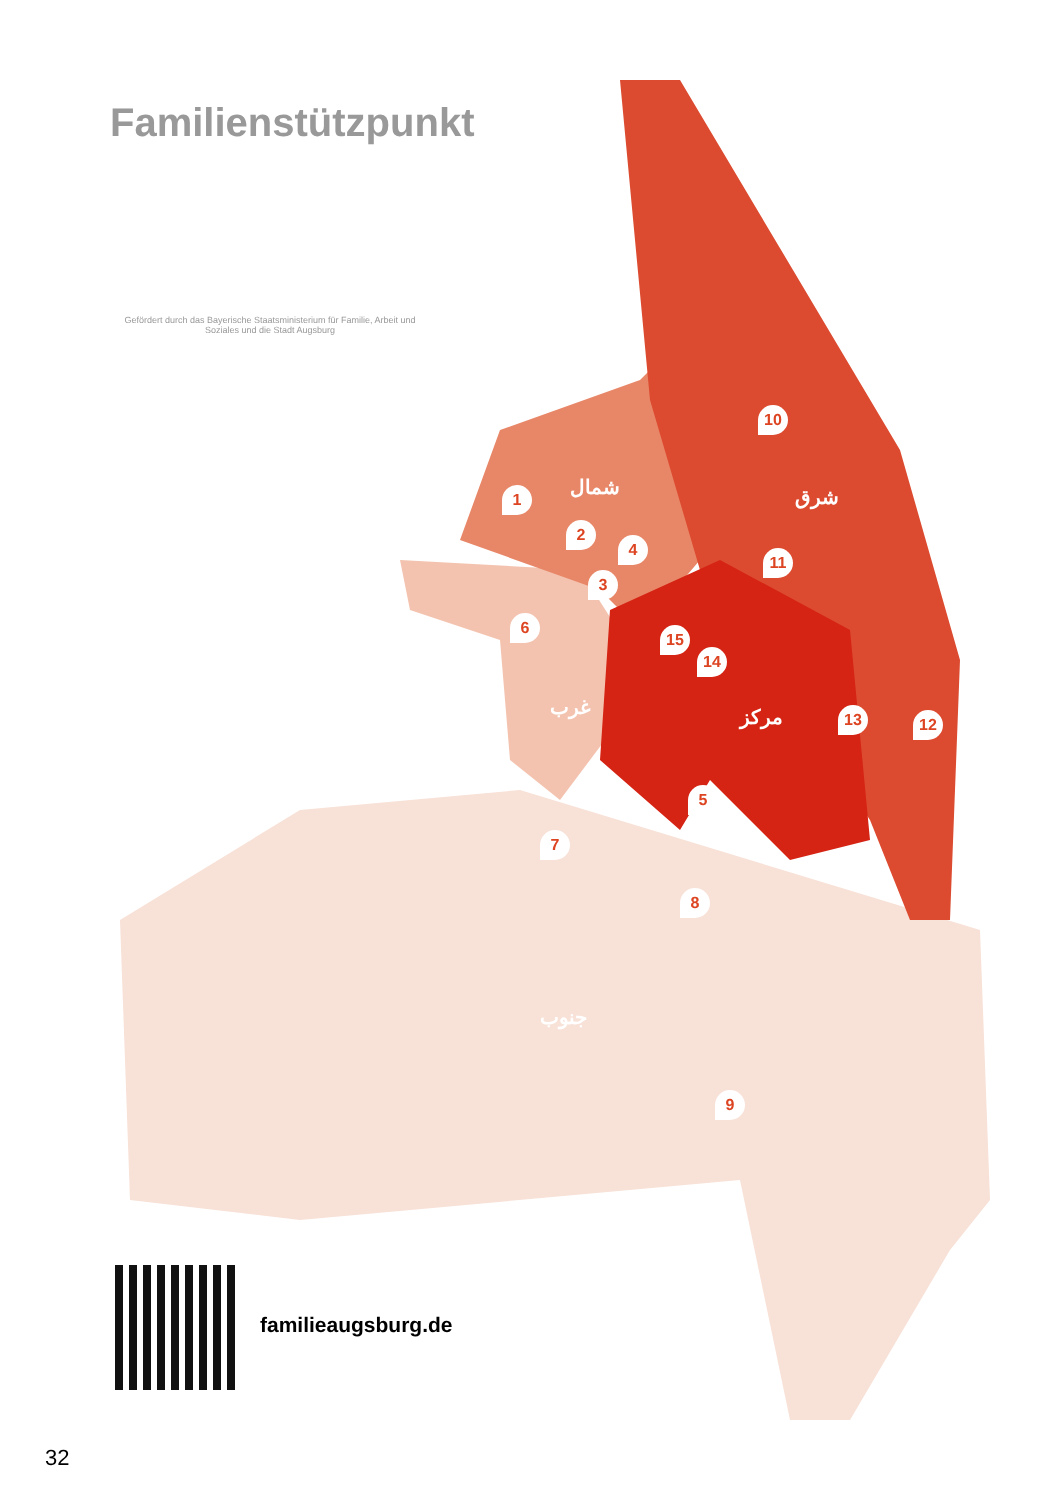Familienstützpunkt
Gefördert durch das Bayerische Staatsministerium für Familie, Arbeit und Soziales und die Stadt Augsburg
شمال شرق
غرب مركز
جنوب
1
2
3
4
5
6
7
8
9
10
11
12
13
14
15
familieaugsburg.de
32